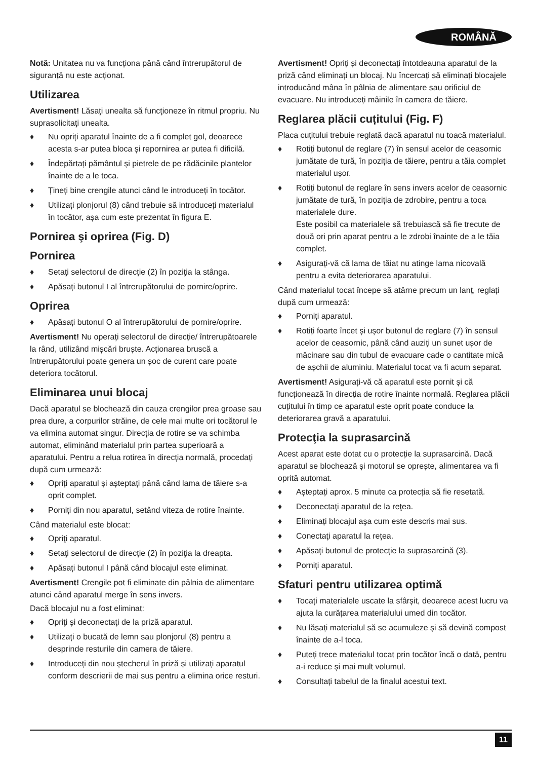ROMÂNĂ
Notă: Unitatea nu va funcționa până când întrerupătorul de siguranță nu este acționat.
Utilizarea
Avertisment! Lăsaţi unealta să funcţioneze în ritmul propriu. Nu suprasolicitaţi unealta.
♦ Nu opriți aparatul înainte de a fi complet gol, deoarece acesta s-ar putea bloca și repornirea ar putea fi dificilă.
♦ Îndepărtați pământul și pietrele de pe rădăcinile plantelor înainte de a le toca.
♦ Țineți bine crengile atunci când le introduceți în tocător.
♦ Utilizați plonjorul (8) când trebuie să introduceți materialul în tocător, așa cum este prezentat în figura E.
Pornirea şi oprirea (Fig. D)
Pornirea
♦ Setaţi selectorul de direcție (2) în poziţia la stânga.
♦ Apăsați butonul I al întrerupătorului de pornire/oprire.
Oprirea
♦ Apăsați butonul O al întrerupătorului de pornire/oprire.
Avertisment! Nu operați selectorul de direcție/ întrerupătoarele la rând, utilizând mișcări bruște. Acționarea bruscă a întrerupătorului poate genera un șoc de curent care poate deteriora tocătorul.
Eliminarea unui blocaj
Dacă aparatul se blochează din cauza crengilor prea groase sau prea dure, a corpurilor străine, de cele mai multe ori tocătorul le va elimina automat singur. Direcția de rotire se va schimba automat, eliminând materialul prin partea superioară a aparatului. Pentru a relua rotirea în direcția normală, procedați după cum urmează:
♦ Opriți aparatul și așteptați până când lama de tăiere s-a oprit complet.
♦ Porniți din nou aparatul, setând viteza de rotire înainte.
Când materialul este blocat:
♦ Opriţi aparatul.
♦ Setaţi selectorul de direcție (2) în poziţia la dreapta.
♦ Apăsați butonul I până când blocajul este eliminat.
Avertisment! Crengile pot fi eliminate din pâlnia de alimentare atunci când aparatul merge în sens invers.
Dacă blocajul nu a fost eliminat:
♦ Opriţi şi deconectaţi de la priză aparatul.
♦ Utilizați o bucată de lemn sau plonjorul (8) pentru a desprinde resturile din camera de tăiere.
♦ Introduceți din nou ștecherul în priză și utilizați aparatul conform descrierii de mai sus pentru a elimina orice resturi.
Avertisment! Opriți și deconectați întotdeauna aparatul de la priză când eliminați un blocaj. Nu încercați să eliminați blocajele introducând mâna în pâlnia de alimentare sau orificiul de evacuare. Nu introduceți mâinile în camera de tăiere.
Reglarea plăcii cuțitului (Fig. F)
Placa cuțitului trebuie reglată dacă aparatul nu toacă materialul.
♦ Rotiți butonul de reglare (7) în sensul acelor de ceasornic jumătate de tură, în poziția de tăiere, pentru a tăia complet materialul ușor.
♦ Rotiți butonul de reglare în sens invers acelor de ceasornic jumătate de tură, în poziția de zdrobire, pentru a toca materialele dure.
Este posibil ca materialele să trebuiască să fie trecute de două ori prin aparat pentru a le zdrobi înainte de a le tăia complet.
♦ Asigurați-vă că lama de tăiat nu atinge lama nicovală pentru a evita deteriorarea aparatului.
Când materialul tocat începe să atârne precum un lanț, reglați după cum urmează:
♦ Porniți aparatul.
♦ Rotiți foarte încet și ușor butonul de reglare (7) în sensul acelor de ceasornic, până când auziți un sunet ușor de măcinare sau din tubul de evacuare cade o cantitate mică de așchii de aluminiu. Materialul tocat va fi acum separat.
Avertisment! Asigurați-vă că aparatul este pornit și că funcționează în direcția de rotire înainte normală. Reglarea plăcii cuțitului în timp ce aparatul este oprit poate conduce la deteriorarea gravă a aparatului.
Protecţia la suprasarcină
Acest aparat este dotat cu o protecție la suprasarcină. Dacă aparatul se blochează și motorul se oprește, alimentarea va fi oprită automat.
♦ Așteptați aprox. 5 minute ca protecția să fie resetată.
♦ Deconectaţi aparatul de la reţea.
♦ Eliminați blocajul aşa cum este descris mai sus.
♦ Conectaţi aparatul la reţea.
♦ Apăsați butonul de protecție la suprasarcină (3).
♦ Porniți aparatul.
Sfaturi pentru utilizarea optimă
♦ Tocați materialele uscate la sfârșit, deoarece acest lucru va ajuta la curățarea materialului umed din tocător.
♦ Nu lăsați materialul să se acumuleze și să devină compost înainte de a-l toca.
♦ Puteți trece materialul tocat prin tocător încă o dată, pentru a-i reduce și mai mult volumul.
♦ Consultați tabelul de la finalul acestui text.
11